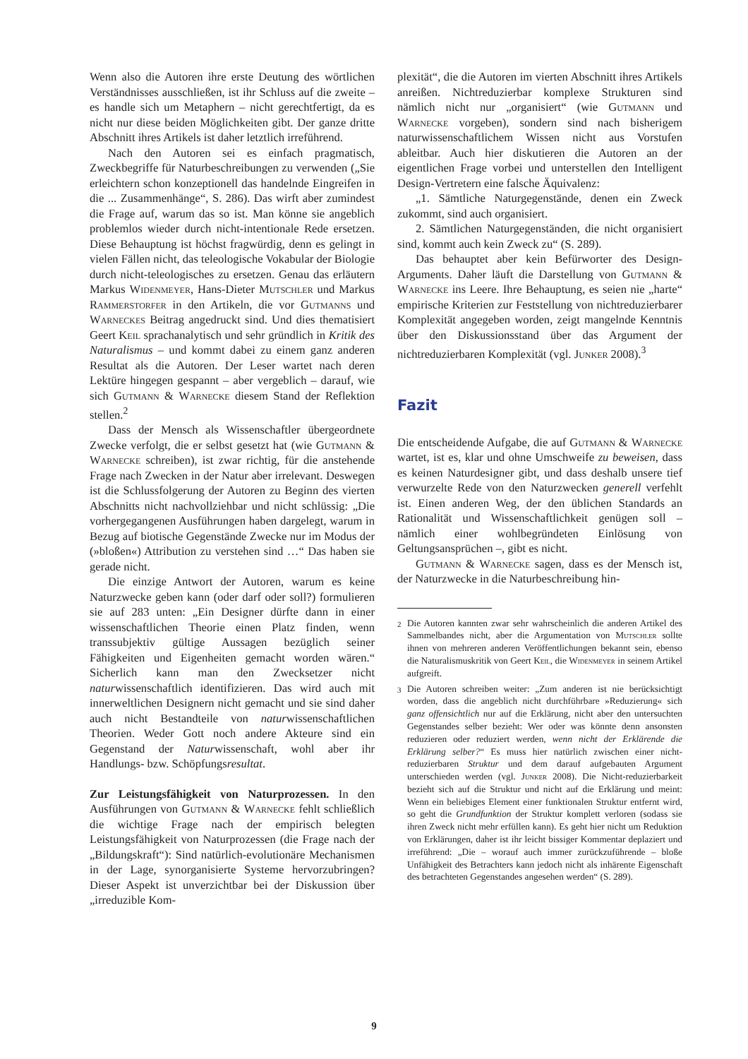Wenn also die Autoren ihre erste Deutung des wörtlichen Verständnisses ausschließen, ist ihr Schluss auf die zweite – es handle sich um Metaphern – nicht gerechtfertigt, da es nicht nur diese beiden Möglichkeiten gibt. Der ganze dritte Abschnitt ihres Artikels ist daher letztlich irreführend.
Nach den Autoren sei es einfach pragmatisch, Zweckbegriffe für Naturbeschreibungen zu verwenden („Sie erleichtern schon konzeptionell das handelnde Eingreifen in die ... Zusammenhänge“, S. 286). Das wirft aber zumindest die Frage auf, warum das so ist. Man könne sie angeblich problemlos wieder durch nicht-intentionale Rede ersetzen. Diese Behauptung ist höchst fragwürdig, denn es gelingt in vielen Fällen nicht, das teleologische Vokabular der Biologie durch nicht-teleologisches zu ersetzen. Genau das erläutern Markus Widenmeyer, Hans-Dieter Mutschler und Markus Rammerstorfer in den Artikeln, die vor Gutmanns und Warneckes Beitrag angedruckt sind. Und dies thematisiert Geert Keil sprachanalytisch und sehr gründlich in Kritik des Naturalismus – und kommt dabei zu einem ganz anderen Resultat als die Autoren. Der Leser wartet nach deren Lektüre hingegen gespannt – aber vergeblich – darauf, wie sich Gutmann & Warnecke diesem Stand der Reflektion stellen.<sup>2</sup>
Dass der Mensch als Wissenschaftler übergeordnete Zwecke verfolgt, die er selbst gesetzt hat (wie Gutmann & Warnecke schreiben), ist zwar richtig, für die anstehende Frage nach Zwecken in der Natur aber irrelevant. Deswegen ist die Schlussfolgerung der Autoren zu Beginn des vierten Abschnitts nicht nachvollziehbar und nicht schlüssig: „Die vorhergegangenen Ausführungen haben dargelegt, warum in Bezug auf biotische Gegenstände Zwecke nur im Modus der (»bloßen«) Attribution zu verstehen sind …“ Das haben sie gerade nicht.
Die einzige Antwort der Autoren, warum es keine Naturzwecke geben kann (oder darf oder soll?) formulieren sie auf 283 unten: „Ein Designer dürfte dann in einer wissenschaftlichen Theorie einen Platz finden, wenn transsubjektiv gültige Aussagen bezüglich seiner Fähigkeiten und Eigenheiten gemacht worden wären.“ Sicherlich kann man den Zwecksetzer nicht naturwissenschaftlich identifizieren. Das wird auch mit innerweltlichen Designern nicht gemacht und sie sind daher auch nicht Bestandteile von naturwissenschaftlichen Theorien. Weder Gott noch andere Akteure sind ein Gegenstand der Naturwissenschaft, wohl aber ihr Handlungs- bzw. Schöpfungsresultat.
Zur Leistungsfähigkeit von Naturprozessen. In den Ausführungen von Gutmann & Warnecke fehlt schließlich die wichtige Frage nach der empirisch belegten Leistungsfähigkeit von Naturprozessen (die Frage nach der „Bildungskraft“): Sind natürlich-evolutionäre Mechanismen in der Lage, synorganisierte Systeme hervorzubringen? Dieser Aspekt ist unverzichtbar bei der Diskussion über „irreduzible Kom-
plexität“, die die Autoren im vierten Abschnitt ihres Artikels anreißen. Nichtreduzierbar komplexe Strukturen sind nämlich nicht nur „organisiert“ (wie Gutmann und Warnecke vorgeben), sondern sind nach bisherigem naturwissenschaftlichem Wissen nicht aus Vorstufen ableitbar. Auch hier diskutieren die Autoren an der eigentlichen Frage vorbei und unterstellen den Intelligent Design-Vertretern eine falsche Äquivalenz:
„1. Sämtliche Naturgegenstände, denen ein Zweck zukommt, sind auch organisiert.
2. Sämtlichen Naturgegenständen, die nicht organisiert sind, kommt auch kein Zweck zu“ (S. 289).
Das behauptet aber kein Befürworter des Design-Arguments. Daher läuft die Darstellung von Gutmann & Warnecke ins Leere. Ihre Behauptung, es seien nie „harte“ empirische Kriterien zur Feststellung von nichtreduzierbarer Komplexität angegeben worden, zeigt mangelnde Kenntnis über den Diskussionsstand über das Argument der nichtreduzierbaren Komplexität (vgl. Junker 2008).<sup>3</sup>
Fazit
Die entscheidende Aufgabe, die auf Gutmann & Warnecke wartet, ist es, klar und ohne Umschweife zu beweisen, dass es keinen Naturdesigner gibt, und dass deshalb unsere tief verwurzelte Rede von den Naturzwecken generell verfehlt ist. Einen anderen Weg, der den üblichen Standards an Rationalität und Wissenschaftlichkeit genügen soll – nämlich einer wohlbegründeten Einlösung von Geltungsansprüchen –, gibt es nicht.
Gutmann & Warnecke sagen, dass es der Mensch ist, der Naturzwecke in die Naturbeschreibung hin-
<sup>2</sup> Die Autoren kannten zwar sehr wahrscheinlich die anderen Artikel des Sammelbandes nicht, aber die Argumentation von Mutschler sollte ihnen von mehreren anderen Veröffentlichungen bekannt sein, ebenso die Naturalismuskritik von Geert Keil, die Widenmeyer in seinem Artikel aufgreift.
<sup>3</sup> Die Autoren schreiben weiter: „Zum anderen ist nie berücksichtigt worden, dass die angeblich nicht durchführbare »Reduzierung« sich ganz offensichtlich nur auf die Erklärung, nicht aber den untersuchten Gegenstandes selber bezieht: Wer oder was könnte denn ansonsten reduzieren oder reduziert werden, wenn nicht der Erklärende die Erklärung selber?“ Es muss hier natürlich zwischen einer nicht-reduzierbaren Struktur und dem darauf aufgebauten Argument unterschieden werden (vgl. Junker 2008). Die Nicht-reduzierbarkeit bezieht sich auf die Struktur und nicht auf die Erklärung und meint: Wenn ein beliebiges Element einer funktionalen Struktur entfernt wird, so geht die Grundfunktion der Struktur komplett verloren (sodass sie ihren Zweck nicht mehr erfüllen kann). Es geht hier nicht um Reduktion von Erklärungen, daher ist ihr leicht bissiger Kommentar deplaziert und irreführend: „Die – worauf auch immer zurückzuführende – bloße Unfähigkeit des Betrachters kann jedoch nicht als inhärente Eigenschaft des betrachteten Gegenstandes angesehen werden“ (S. 289).
9